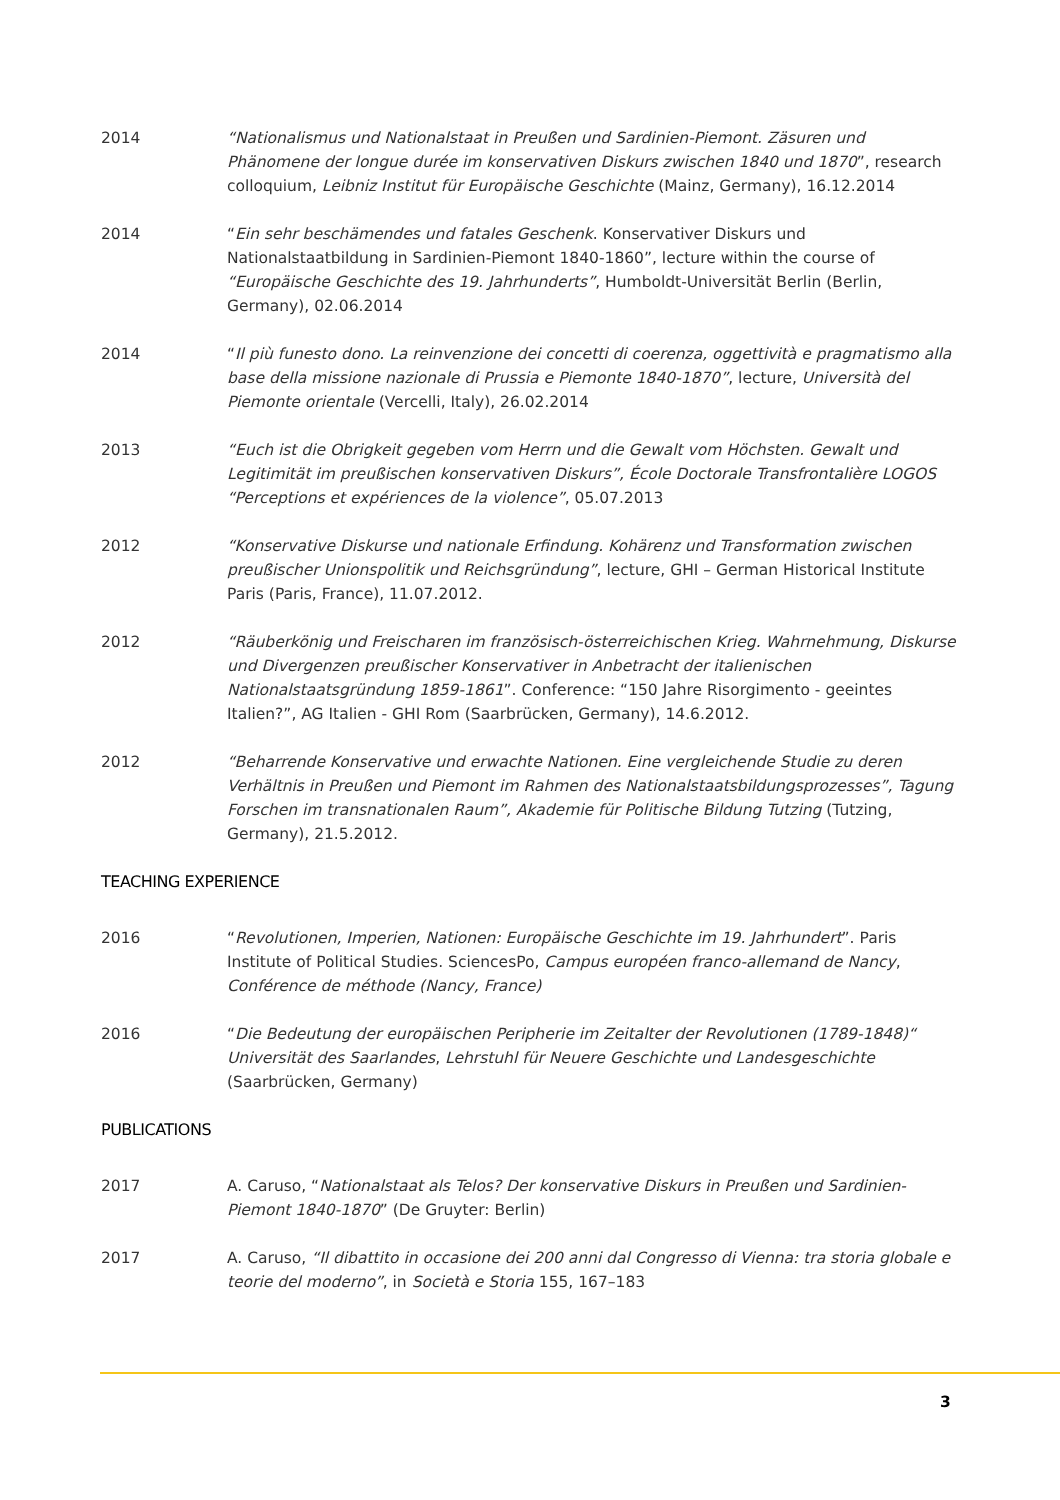2014 “Nationalismus und Nationalstaat in Preußen und Sardinien-Piemont. Zäsuren und Phänomene der longue durée im konservativen Diskurs zwischen 1840 und 1870”, research colloquium, Leibniz Institut für Europäische Geschichte (Mainz, Germany), 16.12.2014
2014 “Ein sehr beschämendes und fatales Geschenk. Konservativer Diskurs und Nationalstaatbildung in Sardinien-Piemont 1840-1860”, lecture within the course of “Europäische Geschichte des 19. Jahrhunderts”, Humboldt-Universität Berlin (Berlin, Germany), 02.06.2014
2014 “Il più funesto dono. La reinvenzione dei concetti di coerenza, oggettività e pragmatismo alla base della missione nazionale di Prussia e Piemonte 1840-1870”, lecture, Università del Piemonte orientale (Vercelli, Italy), 26.02.2014
2013 “Euch ist die Obrigkeit gegeben vom Herrn und die Gewalt vom Höchsten. Gewalt und Legitimität im preußischen konservativen Diskurs”, École Doctorale Transfrontalière LOGOS “Perceptions et expériences de la violence”, 05.07.2013
2012 “Konservative Diskurse und nationale Erfindung. Kohärenz und Transformation zwischen preußischer Unionspolitik und Reichsgründung”, lecture, GHI – German Historical Institute Paris (Paris, France), 11.07.2012.
2012 “Räuberkönig und Freischaren im französisch-österreichischen Krieg. Wahrnehmung, Diskurse und Divergenzen preußischer Konservativer in Anbetracht der italienischen Nationalstaatsgründung 1859-1861”. Conference: “150 Jahre Risorgimento - geeintes Italien?”, AG Italien - GHI Rom (Saarbrücken, Germany), 14.6.2012.
2012 “Beharrende Konservative und erwachte Nationen. Eine vergleichende Studie zu deren Verhältnis in Preußen und Piemont im Rahmen des Nationalstaatsbildungsprozesses”, Tagung Forschen im transnationalen Raum”, Akademie für Politische Bildung Tutzing (Tutzing, Germany), 21.5.2012.
TEACHING EXPERIENCE
2016 “Revolutionen, Imperien, Nationen: Europäische Geschichte im 19. Jahrhundert”. Paris Institute of Political Studies. SciencesPo, Campus européen franco-allemand de Nancy, Conférence de méthode (Nancy, France)
2016 “Die Bedeutung der europäischen Peripherie im Zeitalter der Revolutionen (1789-1848)“ Universität des Saarlandes, Lehrstuhl für Neuere Geschichte und Landesgeschichte (Saarbrücken, Germany)
PUBLICATIONS
2017 A. Caruso, “Nationalstaat als Telos? Der konservative Diskurs in Preußen und Sardinien-Piemont 1840-1870” (De Gruyter: Berlin)
2017 A. Caruso, “Il dibattito in occasione dei 200 anni dal Congresso di Vienna: tra storia globale e teorie del moderno”, in Società e Storia 155, 167–183
3